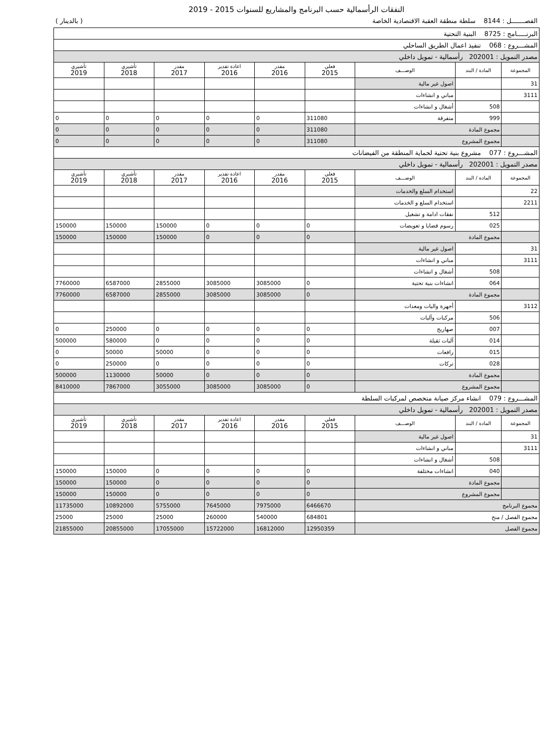النفقات الرأسمالية حسب البرنامج والمشاريع للسنوات 2015 - 2019
الفصـــــــل : 8144 سلطة منطقة العقبة الاقتصادية الخاصة ( بالدينار )
| البرنـــــامج : 8725 البنية التحتية | | | | | | | | |
| المشـــروع : 068 تنفيذ اعمال الطريق الساحلي | | | | | | | | |
| مصدر التمويل : 202001 رأسمالية - تمويل داخلي | | | | | | | | |
| المجموعة | المادة / البند | الوصـــف | فعلي 2015 | مقدر 2016 | اعادة تقدير 2016 | مقدر 2017 | تأشيري 2018 | تأشيري 2019 |
| 31 | | اصول غير مالية | | | | | | |
| 3111 | | مباني و انشاءات | | | | | | |
| | 508 | أشغال و انشاءات | | | | | | |
| | 999 | متفرقة | 311080 | 0 | 0 | 0 | 0 | 0 |
| | مجموع المادة | | 311080 | 0 | 0 | 0 | 0 | 0 |
| | مجموع المشروع | | 311080 | 0 | 0 | 0 | 0 | 0 |
| المشـــروع : 077 مشروع بنية تحتية لحماية المنطقة من الفيضانات | | | | | | | | |
| مصدر التمويل : 202001 رأسمالية - تمويل داخلي | | | | | | | | |
| المجموعة | المادة / البند | الوصـــف | فعلي 2015 | مقدر 2016 | اعادة تقدير 2016 | مقدر 2017 | تأشيري 2018 | تأشيري 2019 |
| 22 | | استخدام السلع والخدمات | | | | | | |
| 2211 | | استخدام السلع و الخدمات | | | | | | |
| | 512 | نفقات ادامة و تشغيل | | | | | | |
| | 025 | رسوم قضايا و تعويضات | 0 | 0 | 0 | 150000 | 150000 | 150000 |
| | مجموع المادة | | 0 | 0 | 0 | 150000 | 150000 | 150000 |
| 31 | | اصول غير مالية | | | | | | |
| 3111 | | مباني و انشاءات | | | | | | |
| | 508 | أشغال و انشاءات | | | | | | |
| | 064 | انشاءات بنية تحتية | 0 | 3085000 | 3085000 | 2855000 | 6587000 | 7760000 |
| | مجموع المادة | | 0 | 3085000 | 3085000 | 2855000 | 6587000 | 7760000 |
| 3112 | | أجهزة واليات ومعدات | | | | | | |
| | 506 | مركبات وآليات | | | | | | |
| | 007 | صهاريج | 0 | 0 | 0 | 0 | 250000 | 0 |
| | 014 | آليات ثقيلة | 0 | 0 | 0 | 0 | 580000 | 500000 |
| | 015 | رافعات | 0 | 0 | 0 | 50000 | 50000 | 0 |
| | 028 | تركات | 0 | 0 | 0 | 0 | 250000 | 0 |
| | مجموع المادة | | 0 | 0 | 0 | 50000 | 1130000 | 500000 |
| | مجموع المشروع | | 0 | 3085000 | 3085000 | 3055000 | 7867000 | 8410000 |
| المشـــروع : 079 انشاء مركز صيانة متخصص لمركبات السلطة | | | | | | | | |
| مصدر التمويل : 202001 رأسمالية - تمويل داخلي | | | | | | | | |
| المجموعة | المادة / البند | الوصـــف | فعلي 2015 | مقدر 2016 | اعادة تقدير 2016 | مقدر 2017 | تأشيري 2018 | تأشيري 2019 |
| 31 | | اصول غير مالية | | | | | | |
| 3111 | | مباني و انشاءات | | | | | | |
| | 508 | أشغال و انشاءات | | | | | | |
| | 040 | انشاءات مختلفة | 0 | 0 | 0 | 0 | 150000 | 150000 |
| | مجموع المادة | | 0 | 0 | 0 | 0 | 150000 | 150000 |
| | مجموع المشروع | | 0 | 0 | 0 | 0 | 150000 | 150000 |
| مجموع البرنامج | | | 6466670 | 7975000 | 7645000 | 5755000 | 10892000 | 11735000 |
| مجموع الفصل / منح | | | 684801 | 540000 | 260000 | 25000 | 25000 | 25000 |
| مجموع الفصل | | | 12950359 | 16812000 | 15722000 | 17055000 | 20855000 | 21855000 |